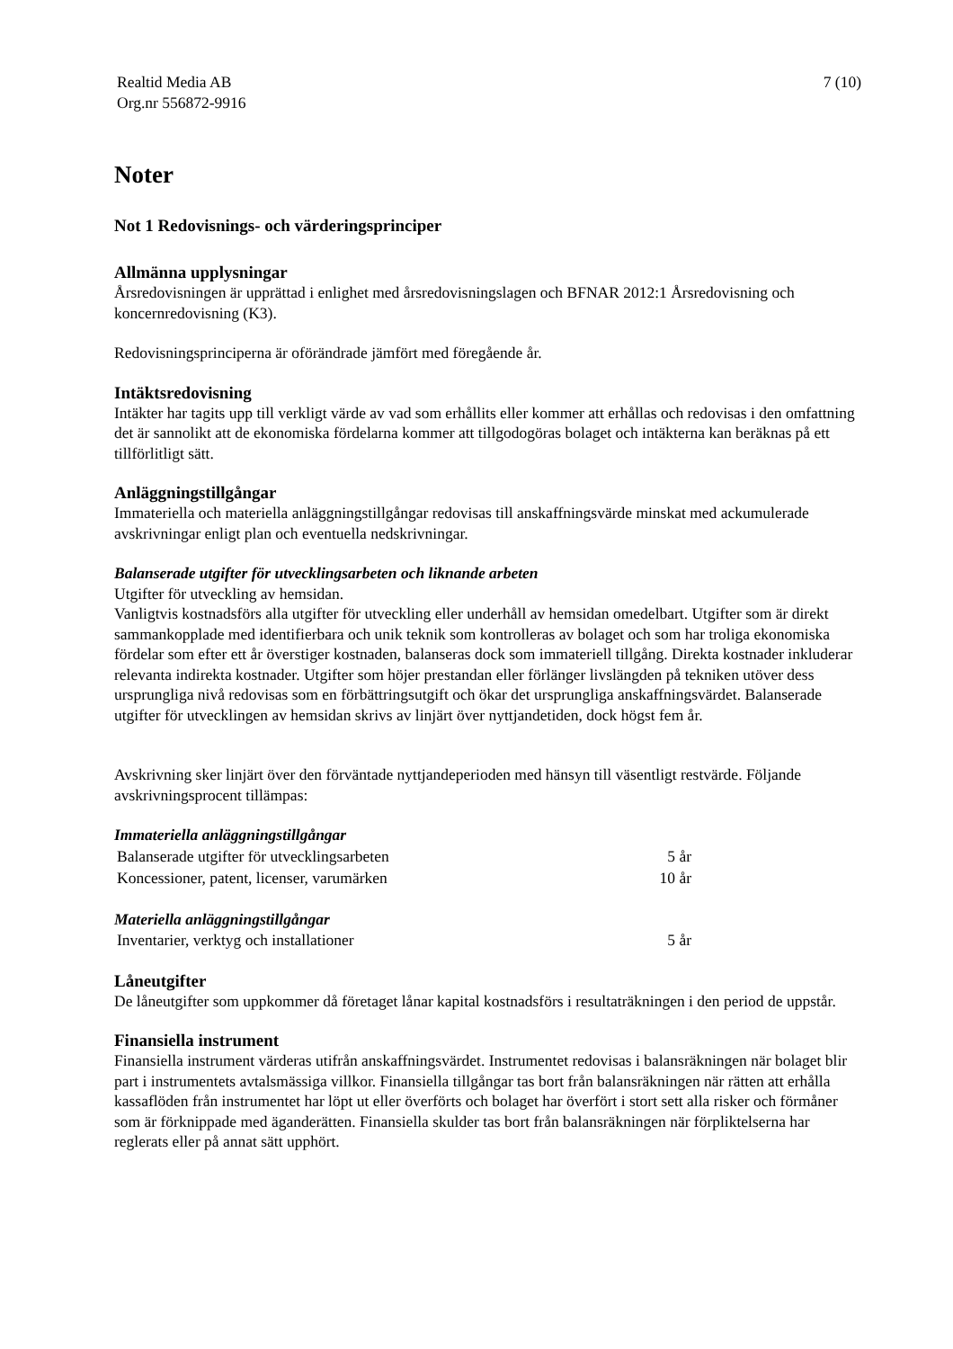Realtid Media AB
Org.nr 556872-9916
7 (10)
Noter
Not 1 Redovisnings- och värderingsprinciper
Allmänna upplysningar
Årsredovisningen är upprättad i enlighet med årsredovisningslagen och BFNAR 2012:1 Årsredovisning och koncernredovisning (K3).
Redovisningsprinciperna är oförändrade jämfört med föregående år.
Intäktsredovisning
Intäkter har tagits upp till verkligt värde av vad som erhållits eller kommer att erhållas och redovisas i den omfattning det är sannolikt att de ekonomiska fördelarna kommer att tillgodogöras bolaget och intäkterna kan beräknas på ett tillförlitligt sätt.
Anläggningstillgångar
Immateriella och materiella anläggningstillgångar redovisas till anskaffningsvärde minskat med ackumulerade avskrivningar enligt plan och eventuella nedskrivningar.
Balanserade utgifter för utvecklingsarbeten och liknande arbeten
Utgifter för utveckling av hemsidan.
Vanligtvis kostnadsförs alla utgifter för utveckling eller underhåll av hemsidan omedelbart. Utgifter som är direkt sammankopplade med identifierbara och unik teknik som kontrolleras av bolaget och som har troliga ekonomiska fördelar som efter ett år överstiger kostnaden, balanseras dock som immateriell tillgång. Direkta kostnader inkluderar relevanta indirekta kostnader. Utgifter som höjer prestandan eller förlänger livslängden på tekniken utöver dess ursprungliga nivå redovisas som en förbättringsutgift och ökar det ursprungliga anskaffningsvärdet. Balanserade utgifter för utvecklingen av hemsidan skrivs av linjärt över nyttjandetiden, dock högst fem år.
Avskrivning sker linjärt över den förväntade nyttjandeperioden med hänsyn till väsentligt restvärde. Följande avskrivningsprocent tillämpas:
Immateriella anläggningstillgångar
| Balanserade utgifter för utvecklingsarbeten | 5 år |
| Koncessioner, patent, licenser, varumärken | 10 år |
Materiella anläggningstillgångar
| Inventarier, verktyg och installationer | 5 år |
Låneutgifter
De låneutgifter som uppkommer då företaget lånar kapital kostnadsförs i resultaträkningen i den period de uppstår.
Finansiella instrument
Finansiella instrument värderas utifrån anskaffningsvärdet. Instrumentet redovisas i balansräkningen när bolaget blir part i instrumentets avtalsmässiga villkor. Finansiella tillgångar tas bort från balansräkningen när rätten att erhålla kassaflöden från instrumentet har löpt ut eller överförts och bolaget har överfört i stort sett alla risker och förmåner som är förknippade med äganderätten. Finansiella skulder tas bort från balansräkningen när förpliktelserna har reglerats eller på annat sätt upphört.